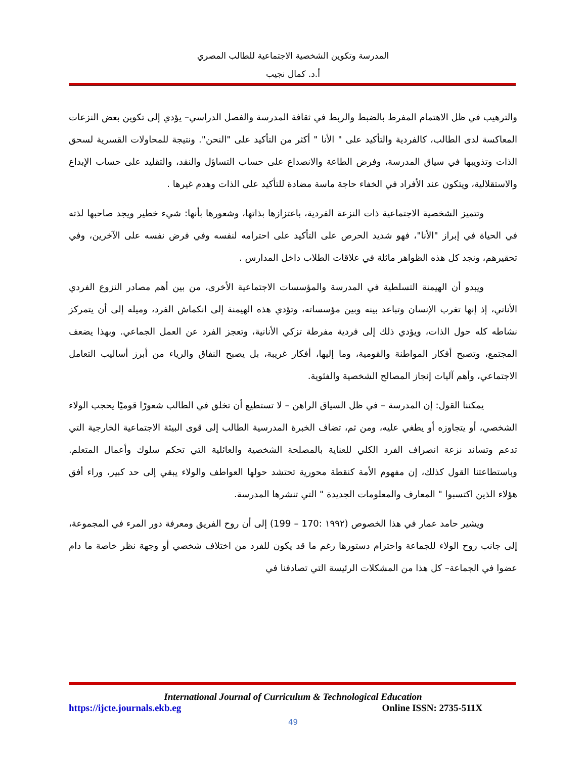المدرسة وتكوين الشخصية الاجتماعية للطالب المصري
أ.د. كمال نجيب
والترهيب في ظل الاهتمام المفرط بالضبط والربط في ثقافة المدرسة والفصل الدراسي– يؤدي إلى تكوين بعض النزعات المعاكسة لدى الطالب، كالفردية والتأكيد على " الأنا " أكثر من التأكيد على "النحن". ونتيجة للمحاولات القسرية لسحق الذات وتذويبها في سياق المدرسة، وفرض الطاعة والانصداع على حساب التساؤل والنقد، والتقليد على حساب الإبداع والاستقلالية، ويتكون عند الأفراد في الخفاء حاجة ماسة مضادة للتأكيد على الذات وهدم غيرها .
وتتميز الشخصية الاجتماعية ذات النزعة الفردية، باعتزازها بذاتها، وشعورها بأنها: شيء خطير ويجد صاحبها لذته في الحياة في إبراز "الأنا"، فهو شديد الحرص على التأكيد على احترامه لنفسه وفي فرض نفسه على الآخرين، وفي تحقيرهم، ونجد كل هذه الظواهر ماثلة في علاقات الطلاب داخل المدارس .
ويبدو أن الهيمنة التسلطية في المدرسة والمؤسسات الاجتماعية الأخرى، من بين أهم مصادر النزوع الفردي الأناني، إذ إنها تغرب الإنسان وتباعد بينه وبين مؤسساته، وتؤدي هذه الهيمنة إلى انكماش الفرد، وميله إلى أن يتمركز نشاطه كله حول الذات، ويؤدي ذلك إلى فردية مفرطة تزكي الأنانية، وتعجز الفرد عن العمل الجماعي. وبهذا يضعف المجتمع، وتصبح أفكار المواطنة والقومية، وما إليها، أفكار غريبة، بل يصبح النفاق والرياء من أبرز أساليب التعامل الاجتماعي، وأهم آليات إنجاز المصالح الشخصية والفئوية.
يمكننا القول: إن المدرسة – في ظل السياق الراهن – لا تستطيع أن تخلق في الطالب شعورًا قوميًا يحجب الولاء الشخصي، أو يتجاوزه أو يطغي عليه، ومن ثم، تضاف الخبرة المدرسية الطالب إلى قوى البيئة الاجتماعية الخارجية التي تدعم وتساند نزعة انصراف الفرد الكلي للعناية بالمصلحة الشخصية والعائلية التي تحكم سلوك وأعمال المتعلم. وباستطاعتنا القول كذلك، إن مفهوم الأمة كنقطة محورية تحتشد حولها العواطف والولاء يبقي إلى حد كبير، وراء أفق هؤلاء الذين اكتسبوا " المعارف والمعلومات الجديدة " التي تنشرها المدرسة.
ويشير حامد عمار في هذا الخصوص (١٩٩٢ :170 – 199) إلى أن روح الفريق ومعرفة دور المرء في المجموعة، إلى جانب روح الولاء للجماعة واحترام دستورها رغم ما قد يكون للفرد من اختلاف شخصي أو وجهة نظر خاصة ما دام عضوا في الجماعة– كل هذا من المشكلات الرئيسة التي تصادفنا في
International Journal of Curriculum & Technological Education
https://ijcte.journals.ekb.eg Online ISSN: 2735-511X
49